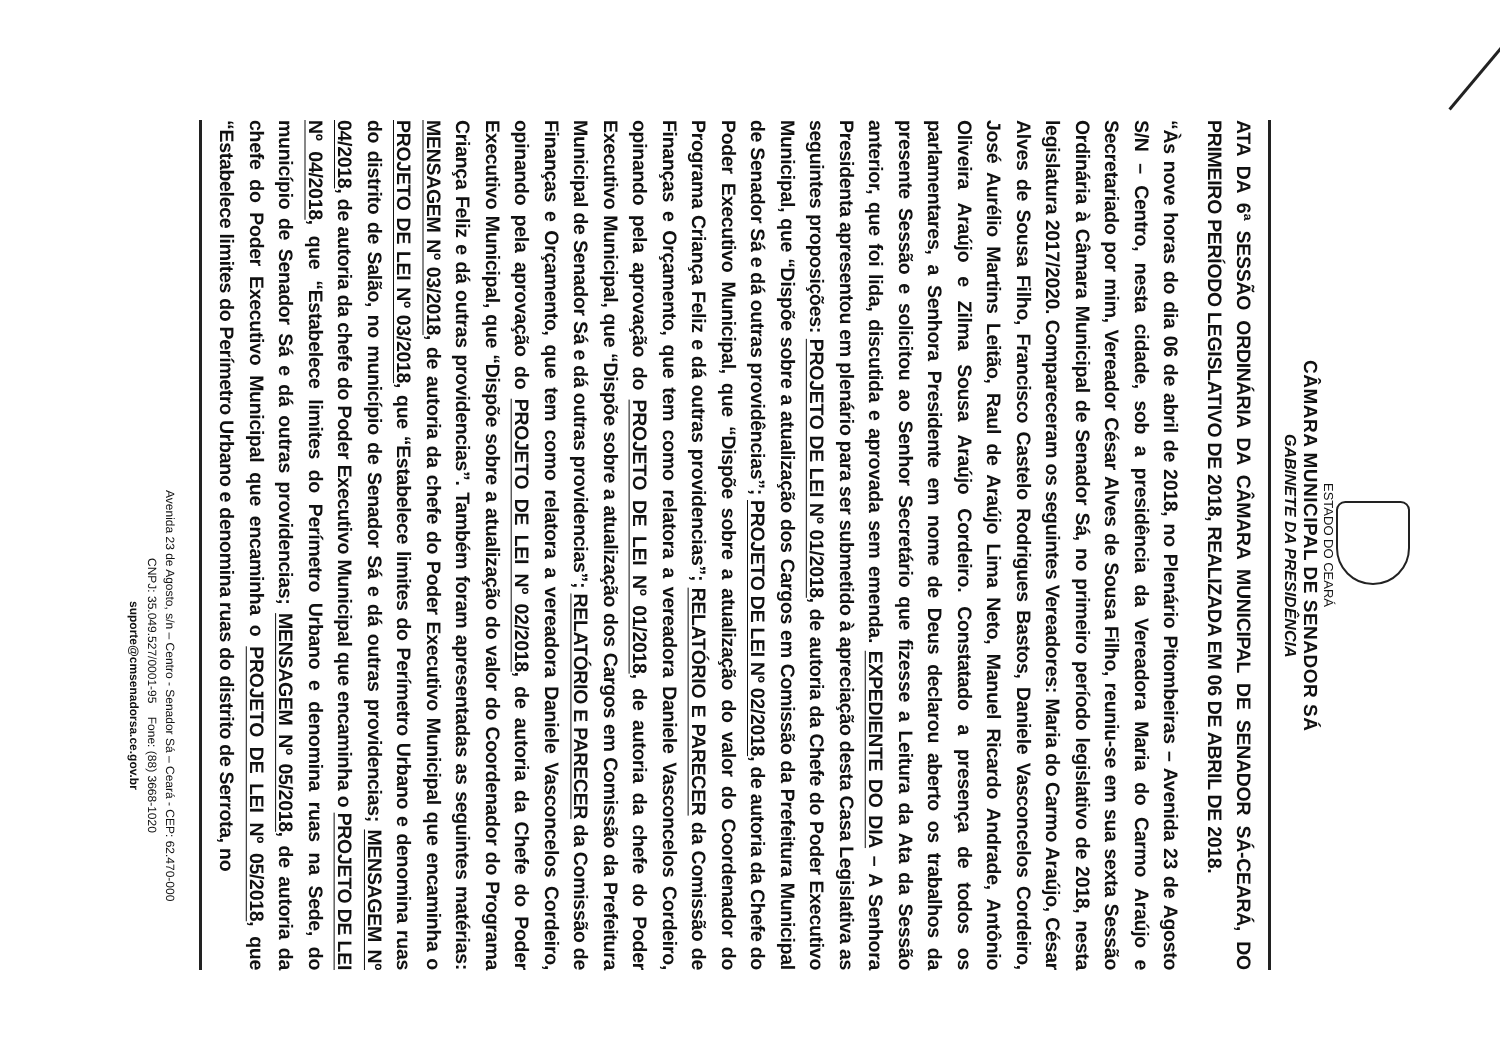ESTADO DO CEARÁ
CÂMARA MUNICIPAL DE SENADOR SÁ
GABINETE DA PRESIDÊNCIA
ATA DA 6ª SESSÃO ORDINÁRIA DA CÂMARA MUNICIPAL DE SENADOR SÁ-CEARÁ, DO PRIMEIRO PERÍODO LEGISLATIVO DE 2018, REALIZADA EM 06 DE ABRIL DE 2018.
“Às nove horas do dia 06 de abril de 2018, no Plenário Pitombeiras – Avenida 23 de Agosto S/N – Centro, nesta cidade, sob a presidência da Vereadora Maria do Carmo Araújo e Secretariado por mim, Vereador César Alves de Sousa Filho, reuniu-se em sua sexta Sessão Ordinária à Câmara Municipal de Senador Sá, no primeiro período legislativo de 2018, nesta legislatura 2017/2020. Compareceram os seguintes Vereadores: Maria do Carmo Araújo, César Alves de Sousa Filho, Francisco Castelo Rodrigues Bastos, Daniele Vasconcelos Cordeiro, José Aurélio Martins Leitão, Raul de Araújo Lima Neto, Manuel Ricardo Andrade, Antônio Oliveira Araújo e Zilma Sousa Araújo Cordeiro. Constatado a presença de todos os parlamentares, a Senhora Presidente em nome de Deus declarou aberto os trabalhos da presente Sessão e solicitou ao Senhor Secretário que fizesse a Leitura da Ata da Sessão anterior, que foi lida, discutida e aprovada sem emenda. EXPEDIENTE DO DIA – A Senhora Presidenta apresentou em plenário para ser submetido à apreciação desta Casa Legislativa as seguintes proposições: PROJETO DE LEI Nº 01/2018, de autoria da Chefe do Poder Executivo Municipal, que “Dispõe sobre a atualização dos Cargos em Comissão da Prefeitura Municipal de Senador Sá e dá outras providências”; PROJETO DE LEI Nº 02/2018, de autoria da Chefe do Poder Executivo Municipal, que “Dispõe sobre a atualização do valor do Coordenador do Programa Criança Feliz e dá outras providencias”; RELATÓRIO E PARECER da Comissão de Finanças e Orçamento, que tem como relatora a vereadora Daniele Vasconcelos Cordeiro, opinando pela aprovação do PROJETO DE LEI Nº 01/2018, de autoria da chefe do Poder Executivo Municipal, que “Dispõe sobre a atualização dos Cargos em Comissão da Prefeitura Municipal de Senador Sá e dá outras providencias”; RELATÓRIO E PARECER da Comissão de Finanças e Orçamento, que tem como relatora a vereadora Daniele Vasconcelos Cordeiro, opinando pela aprovação do PROJETO DE LEI Nº 02/2018, de autoria da Chefe do Poder Executivo Municipal, que “Dispõe sobre a atualização do valor do Coordenador do Programa Criança Feliz e dá outras providencias”. Também foram apresentadas as seguintes matérias: MENSAGEM Nº 03/2018, de autoria da chefe do Poder Executivo Municipal que encaminha o PROJETO DE LEI Nº 03/2018, que “Estabelece limites do Perímetro Urbano e denomina ruas do distrito de Salão, no município de Senador Sá e dá outras providencias; MENSAGEM Nº 04/2018, de autoria da chefe do Poder Executivo Municipal que encaminha o PROJETO DE LEI Nº 04/2018, que “Estabelece limites do Perímetro Urbano e denomina ruas na Sede, do município de Senador Sá e dá outras providencias; MENSAGEM Nº 05/2018, de autoria da chefe do Poder Executivo Municipal que encaminha o PROJETO DE LEI Nº 05/2018, que “Estabelece limites do Perímetro Urbano e denomina ruas do distrito de Serrota, no
Avenida 23 de Agosto, s/n – Centro - Senador Sá – Ceará - CEP: 62.470-000
CNPJ: 35.049.527/0001-95 Fone: (88) 3668-1020
suporte@cmsenadorsa.ce.gov.br